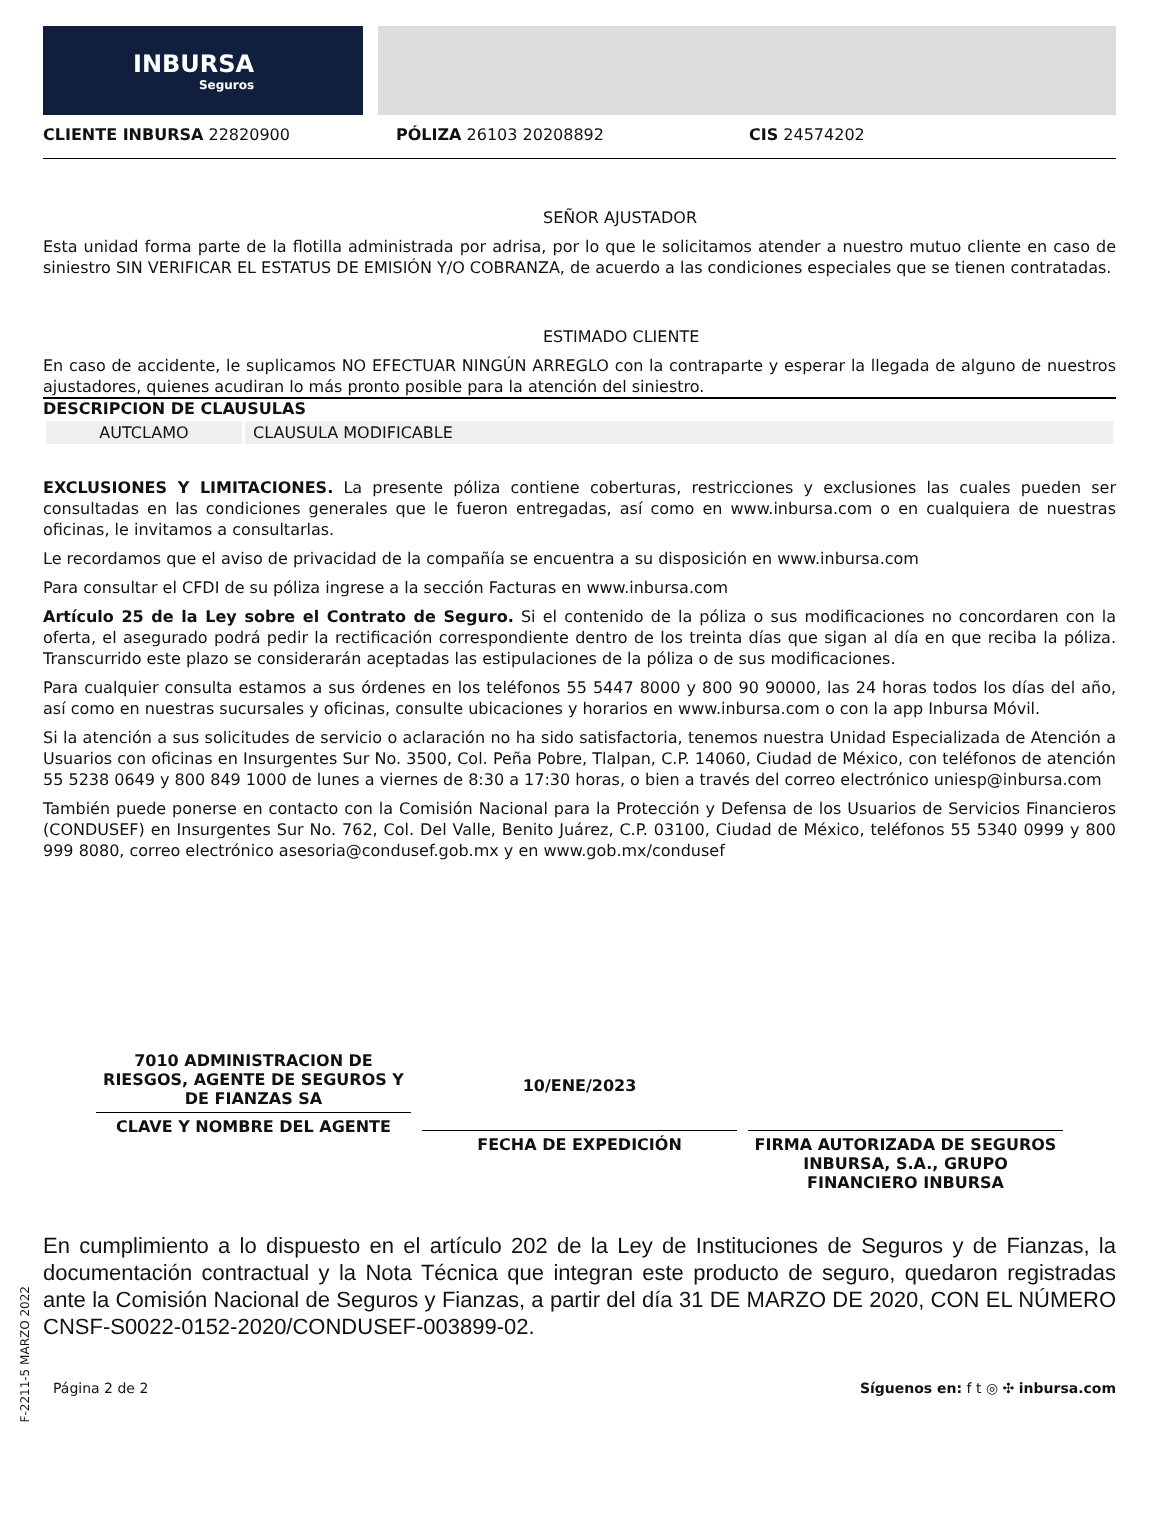F-2211-5 MARZO 2022
INBURSA
Seguros
CLIENTE INBURSA 22820900 PÓLIZA 26103 20208892 CIS 24574202
SEÑOR AJUSTADOR
Esta unidad forma parte de la flotilla administrada por adrisa, por lo que le solicitamos atender a nuestro mutuo cliente en caso de siniestro SIN VERIFICAR EL ESTATUS DE EMISIÓN Y/O COBRANZA, de acuerdo a las condiciones especiales que se tienen contratadas.
ESTIMADO CLIENTE
En caso de accidente, le suplicamos NO EFECTUAR NINGÚN ARREGLO con la contraparte y esperar la llegada de alguno de nuestros ajustadores, quienes acudiran lo más pronto posible para la atención del siniestro.
DESCRIPCION DE CLAUSULAS
| AUTCLAMO | CLAUSULA MODIFICABLE |
EXCLUSIONES Y LIMITACIONES. La presente póliza contiene coberturas, restricciones y exclusiones las cuales pueden ser consultadas en las condiciones generales que le fueron entregadas, así como en www.inbursa.com o en cualquiera de nuestras oficinas, le invitamos a consultarlas.
Le recordamos que el aviso de privacidad de la compañía se encuentra a su disposición en www.inbursa.com
Para consultar el CFDI de su póliza ingrese a la sección Facturas en www.inbursa.com
Artículo 25 de la Ley sobre el Contrato de Seguro. Si el contenido de la póliza o sus modificaciones no concordaren con la oferta, el asegurado podrá pedir la rectificación correspondiente dentro de los treinta días que sigan al día en que reciba la póliza. Transcurrido este plazo se considerarán aceptadas las estipulaciones de la póliza o de sus modificaciones.
Para cualquier consulta estamos a sus órdenes en los teléfonos 55 5447 8000 y 800 90 90000, las 24 horas todos los días del año, así como en nuestras sucursales y oficinas, consulte ubicaciones y horarios en www.inbursa.com o con la app Inbursa Móvil.
Si la atención a sus solicitudes de servicio o aclaración no ha sido satisfactoria, tenemos nuestra Unidad Especializada de Atención a Usuarios con oficinas en Insurgentes Sur No. 3500, Col. Peña Pobre, Tlalpan, C.P. 14060, Ciudad de México, con teléfonos de atención 55 5238 0649 y 800 849 1000 de lunes a viernes de 8:30 a 17:30 horas, o bien a través del correo electrónico uniesp@inbursa.com
También puede ponerse en contacto con la Comisión Nacional para la Protección y Defensa de los Usuarios de Servicios Financieros (CONDUSEF) en Insurgentes Sur No. 762, Col. Del Valle, Benito Juárez, C.P. 03100, Ciudad de México, teléfonos 55 5340 0999 y 800 999 8080, correo electrónico asesoria@condusef.gob.mx y en www.gob.mx/condusef
7010 ADMINISTRACION DE RIESGOS, AGENTE DE SEGUROS Y DE FIANZAS SA
CLAVE Y NOMBRE DEL AGENTE
10/ENE/2023
FECHA DE EXPEDICIÓN
FIRMA AUTORIZADA DE SEGUROS INBURSA, S.A., GRUPO FINANCIERO INBURSA
En cumplimiento a lo dispuesto en el artículo 202 de la Ley de Instituciones de Seguros y de Fianzas, la documentación contractual y la Nota Técnica que integran este producto de seguro, quedaron registradas ante la Comisión Nacional de Seguros y Fianzas, a partir del día 31 DE MARZO DE 2020, CON EL NÚMERO CNSF-S0022-0152-2020/CONDUSEF-003899-02.
Página 2 de 2 Síguenos en: f t ◎ ✣ inbursa.com